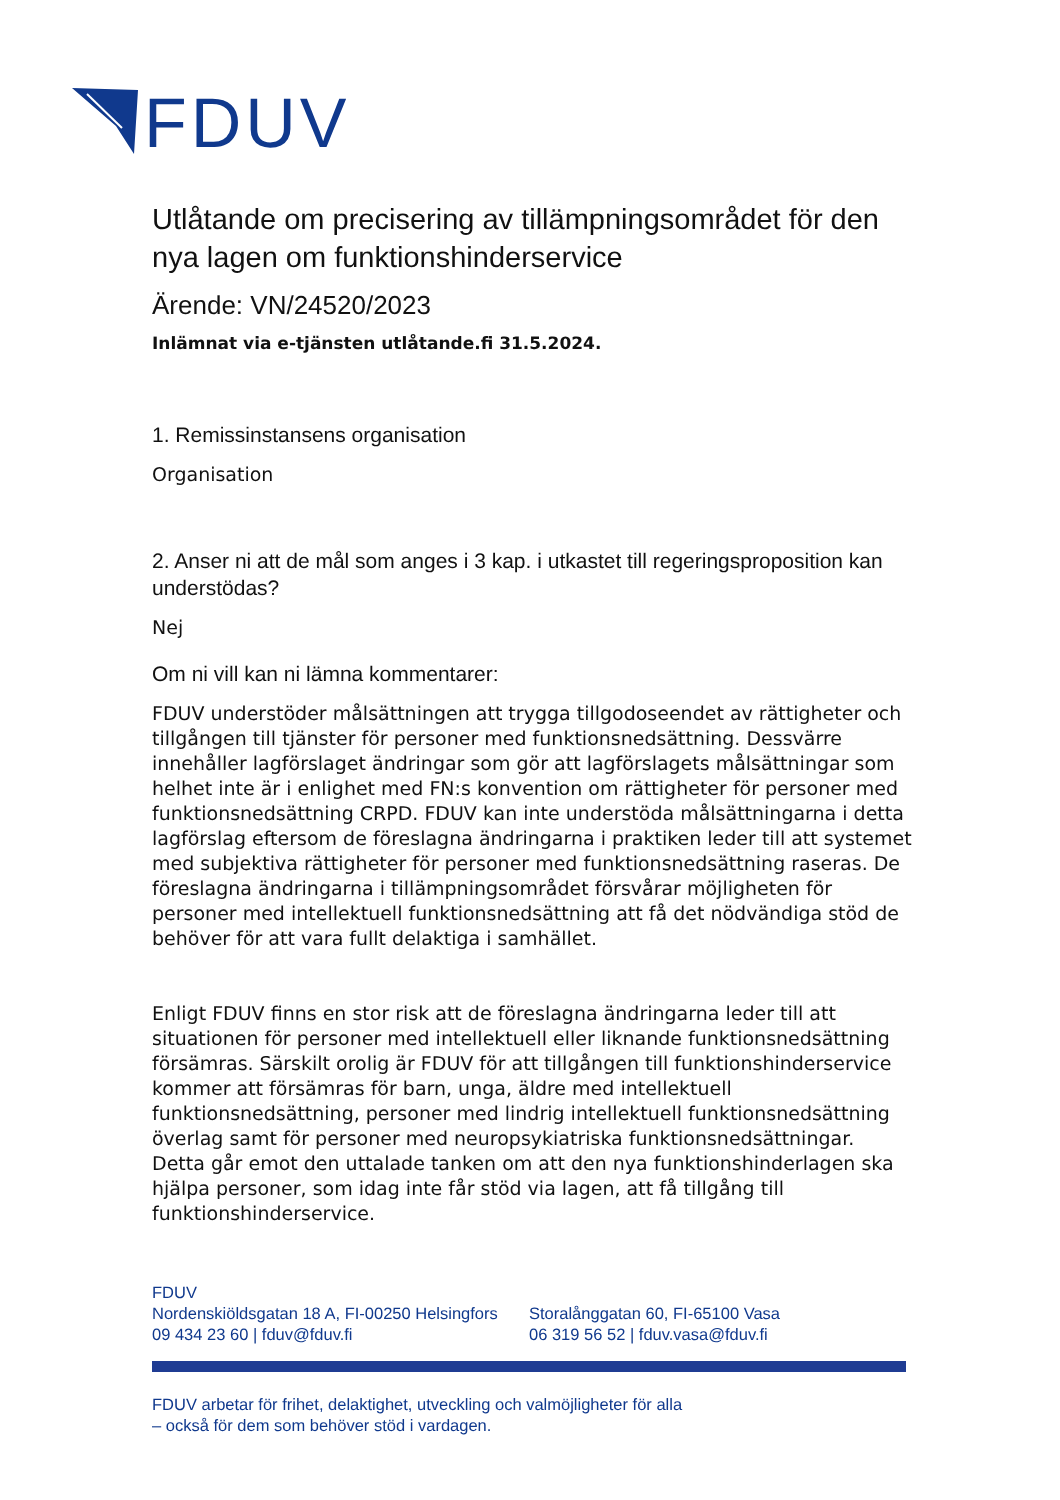FDUV
Utlåtande om precisering av tillämpningsområdet för den nya lagen om funktionshinderservice
Ärende: VN/24520/2023
Inlämnat via e-tjänsten utlåtande.fi 31.5.2024.
1. Remissinstansens organisation
Organisation
2. Anser ni att de mål som anges i 3 kap. i utkastet till regeringsproposition kan understödas?
Nej
Om ni vill kan ni lämna kommentarer:
FDUV understöder målsättningen att trygga tillgodoseendet av rättigheter och tillgången till tjänster för personer med funktionsnedsättning. Dessvärre innehåller lagförslaget ändringar som gör att lagförslagets målsättningar som helhet inte är i enlighet med FN:s konvention om rättigheter för personer med funktionsnedsättning CRPD. FDUV kan inte understöda målsättningarna i detta lagförslag eftersom de föreslagna ändringarna i praktiken leder till att systemet med subjektiva rättigheter för personer med funktionsnedsättning raseras. De föreslagna ändringarna i tillämpningsområdet försvårar möjligheten för personer med intellektuell funktionsnedsättning att få det nödvändiga stöd de behöver för att vara fullt delaktiga i samhället.
Enligt FDUV finns en stor risk att de föreslagna ändringarna leder till att situationen för personer med intellektuell eller liknande funktionsnedsättning försämras. Särskilt orolig är FDUV för att tillgången till funktionshinderservice kommer att försämras för barn, unga, äldre med intellektuell funktionsnedsättning, personer med lindrig intellektuell funktionsnedsättning överlag samt för personer med neuropsykiatriska funktionsnedsättningar. Detta går emot den uttalade tanken om att den nya funktionshinderlagen ska hjälpa personer, som idag inte får stöd via lagen, att få tillgång till funktionshinderservice.
FDUV
Nordenskiöldsgatan 18 A, FI-00250 Helsingfors
09 434 23 60 | fduv@fduv.fi
Storalånggatan 60, FI-65100 Vasa
06 319 56 52 | fduv.vasa@fduv.fi
FDUV arbetar för frihet, delaktighet, utveckling och valmöjligheter för alla
– också för dem som behöver stöd i vardagen.